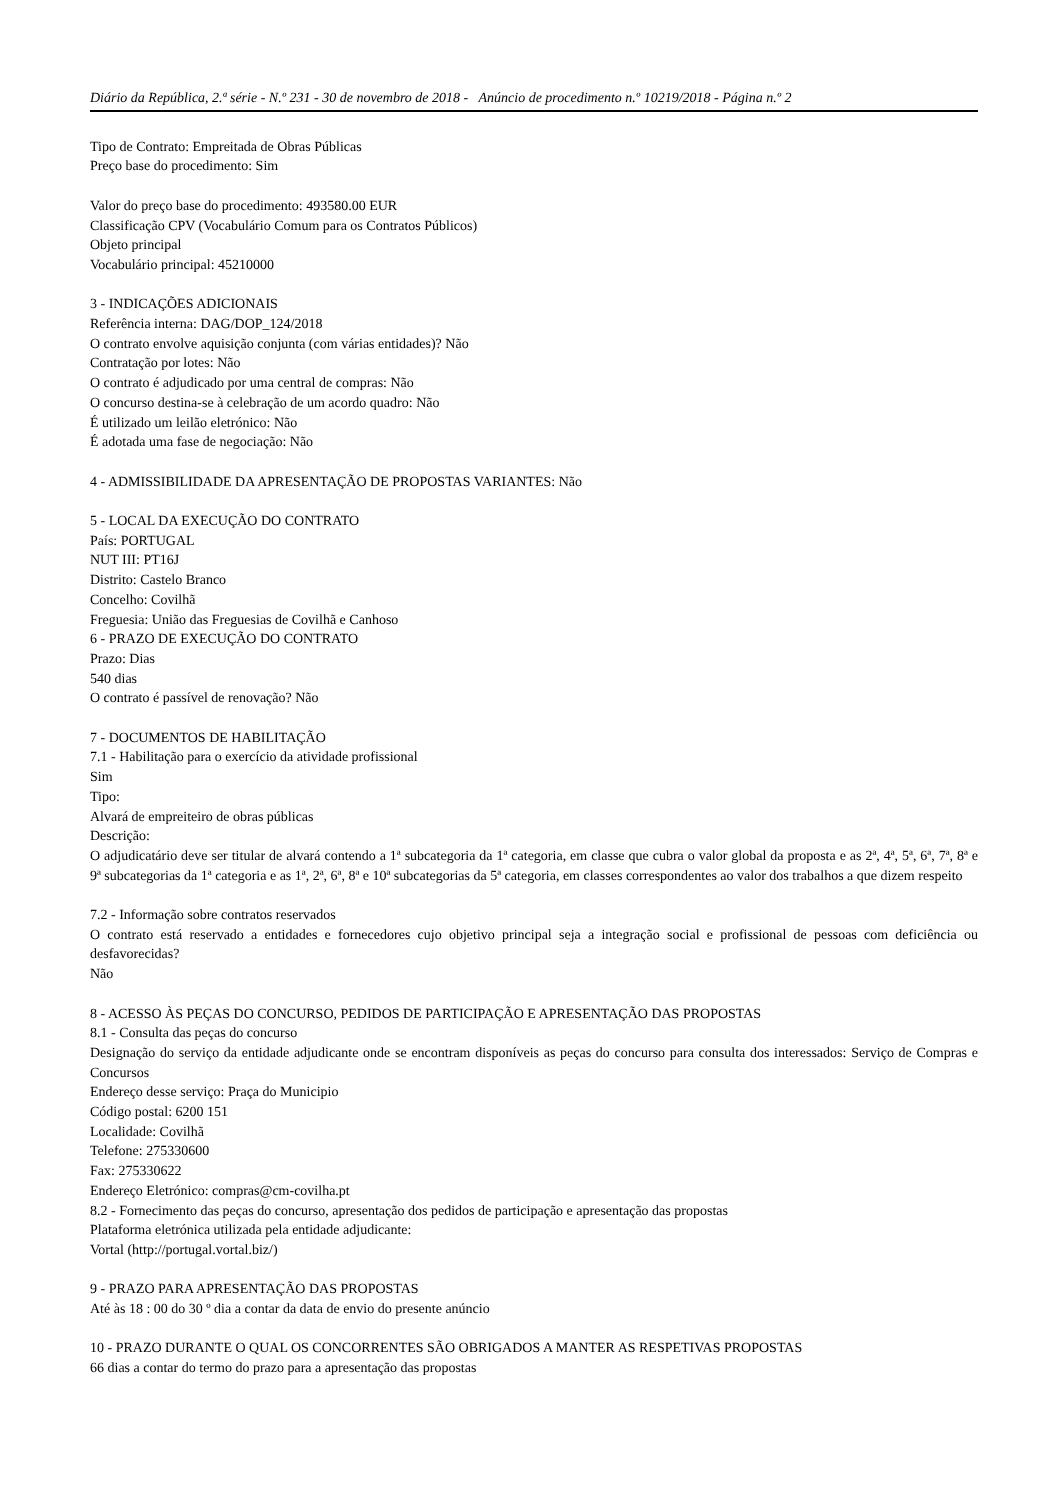Diário da República, 2.ª série - N.º 231 - 30 de novembro de 2018 - Anúncio de procedimento n.º 10219/2018 - Página n.º 2
Tipo de Contrato: Empreitada de Obras Públicas
Preço base do procedimento: Sim
Valor do preço base do procedimento: 493580.00 EUR
Classificação CPV (Vocabulário Comum para os Contratos Públicos)
Objeto principal
Vocabulário principal: 45210000
3 - INDICAÇÕES ADICIONAIS
Referência interna: DAG/DOP_124/2018
O contrato envolve aquisição conjunta (com várias entidades)? Não
Contratação por lotes: Não
O contrato é adjudicado por uma central de compras: Não
O concurso destina-se à celebração de um acordo quadro: Não
É utilizado um leilão eletrónico: Não
É adotada uma fase de negociação: Não
4 - ADMISSIBILIDADE DA APRESENTAÇÃO DE PROPOSTAS VARIANTES: Não
5 - LOCAL DA EXECUÇÃO DO CONTRATO
País: PORTUGAL
NUT III: PT16J
Distrito: Castelo Branco
Concelho: Covilhã
Freguesia: União das Freguesias de Covilhã e Canhoso
6 - PRAZO DE EXECUÇÃO DO CONTRATO
Prazo: Dias
540 dias
O contrato é passível de renovação? Não
7 - DOCUMENTOS DE HABILITAÇÃO
7.1 - Habilitação para o exercício da atividade profissional
Sim
Tipo:
Alvará de empreiteiro de obras públicas
Descrição:
O adjudicatário deve ser titular de alvará contendo a 1ª subcategoria da 1ª categoria, em classe que cubra o valor global da proposta e as 2ª, 4ª, 5ª, 6ª, 7ª, 8ª e 9ª subcategorias da 1ª categoria e as 1ª, 2ª, 6ª, 8ª e 10ª subcategorias da 5ª categoria, em classes correspondentes ao valor dos trabalhos a que dizem respeito
7.2 - Informação sobre contratos reservados
O contrato está reservado a entidades e fornecedores cujo objetivo principal seja a integração social e profissional de pessoas com deficiência ou desfavorecidas?
Não
8 - ACESSO ÀS PEÇAS DO CONCURSO, PEDIDOS DE PARTICIPAÇÃO E APRESENTAÇÃO DAS PROPOSTAS
8.1 - Consulta das peças do concurso
Designação do serviço da entidade adjudicante onde se encontram disponíveis as peças do concurso para consulta dos interessados: Serviço de Compras e Concursos
Endereço desse serviço: Praça do Municipio
Código postal: 6200 151
Localidade: Covilhã
Telefone: 275330600
Fax: 275330622
Endereço Eletrónico: compras@cm-covilha.pt
8.2 - Fornecimento das peças do concurso, apresentação dos pedidos de participação e apresentação das propostas
Plataforma eletrónica utilizada pela entidade adjudicante:
Vortal (http://portugal.vortal.biz/)
9 - PRAZO PARA APRESENTAÇÃO DAS PROPOSTAS
Até às 18 : 00 do 30 º dia a contar da data de envio do presente anúncio
10 - PRAZO DURANTE O QUAL OS CONCORRENTES SÃO OBRIGADOS A MANTER AS RESPETIVAS PROPOSTAS
66 dias a contar do termo do prazo para a apresentação das propostas